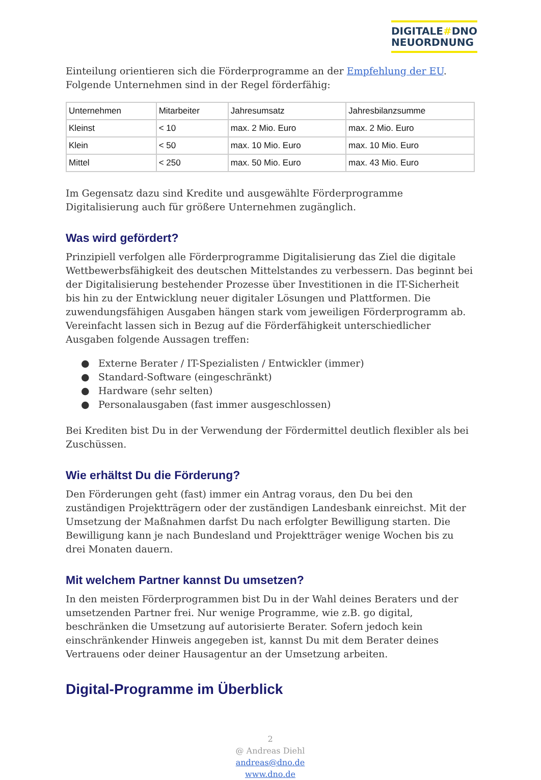DIGITALE#DNO
NEUORDNUNG
Einteilung orientieren sich die Förderprogramme an der Empfehlung der EU. Folgende Unternehmen sind in der Regel förderfähig:
| Unternehmen | Mitarbeiter | Jahresumsatz | Jahresbilanzsumme |
| Kleinst | < 10 | max. 2 Mio. Euro | max. 2 Mio. Euro |
| Klein | < 50 | max. 10 Mio. Euro | max. 10 Mio. Euro |
| Mittel | < 250 | max. 50 Mio. Euro | max. 43 Mio. Euro |
Im Gegensatz dazu sind Kredite und ausgewählte Förderprogramme Digitalisierung auch für größere Unternehmen zugänglich.
Was wird gefördert?
Prinzipiell verfolgen alle Förderprogramme Digitalisierung das Ziel die digitale Wettbewerbsfähigkeit des deutschen Mittelstandes zu verbessern. Das beginnt bei der Digitalisierung bestehender Prozesse über Investitionen in die IT-Sicherheit bis hin zu der Entwicklung neuer digitaler Lösungen und Plattformen. Die zuwendungsfähigen Ausgaben hängen stark vom jeweiligen Förderprogramm ab. Vereinfacht lassen sich in Bezug auf die Förderfähigkeit unterschiedlicher Ausgaben folgende Aussagen treffen:
● Externe Berater / IT-Spezialisten / Entwickler (immer)
● Standard-Software (eingeschränkt)
● Hardware (sehr selten)
● Personalausgaben (fast immer ausgeschlossen)
Bei Krediten bist Du in der Verwendung der Fördermittel deutlich flexibler als bei Zuschüssen.
Wie erhältst Du die Förderung?
Den Förderungen geht (fast) immer ein Antrag voraus, den Du bei den zuständigen Projektträgern oder der zuständigen Landesbank einreichst. Mit der Umsetzung der Maßnahmen darfst Du nach erfolgter Bewilligung starten. Die Bewilligung kann je nach Bundesland und Projektträger wenige Wochen bis zu drei Monaten dauern.
Mit welchem Partner kannst Du umsetzen?
In den meisten Förderprogrammen bist Du in der Wahl deines Beraters und der umsetzenden Partner frei. Nur wenige Programme, wie z.B. go digital, beschränken die Umsetzung auf autorisierte Berater. Sofern jedoch kein einschränkender Hinweis angegeben ist, kannst Du mit dem Berater deines Vertrauens oder deiner Hausagentur an der Umsetzung arbeiten.
Digital-Programme im Überblick
2
@ Andreas Diehl
andreas@dno.de
www.dno.de